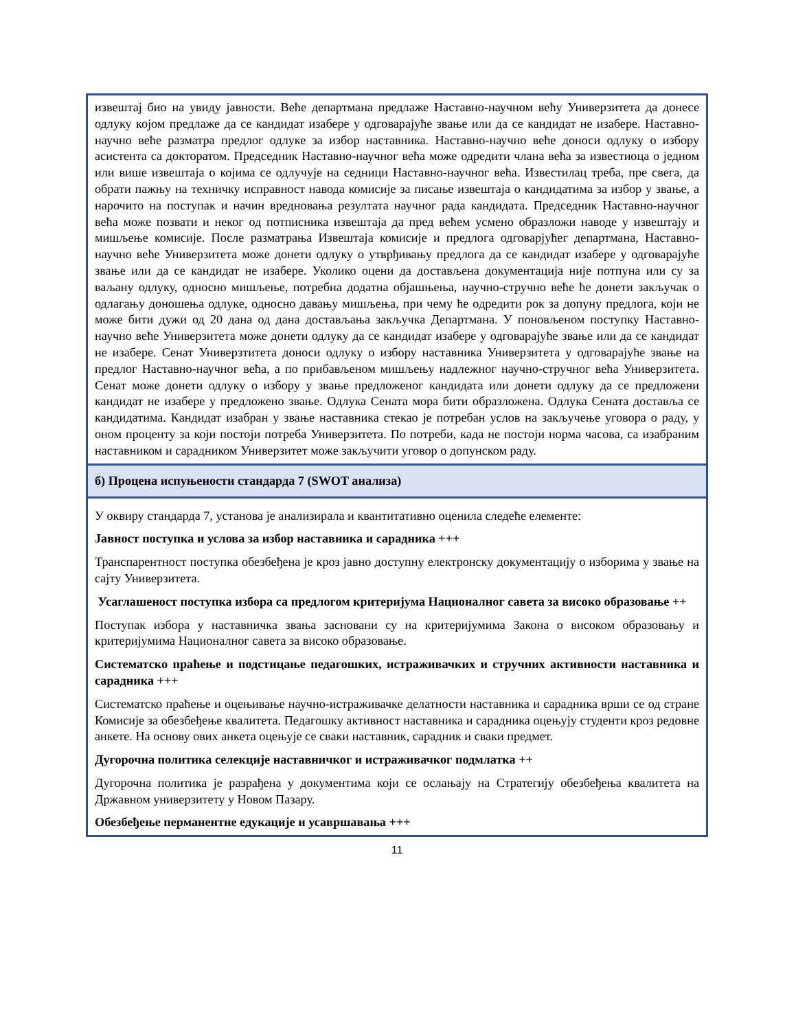извештај био на увиду јавности. Веће департмана предлаже Наставно-научном већу Универзитета да донесе одлуку којом предлаже да се кандидат изабере у одговарајуће звање или да се кандидат не изабере. Наставно-научно веће разматра предлог одлуке за избор наставника. Наставно-научно веће доноси одлуку о избору асистента са докторатом. Председник Наставно-научног већа може одредити члана већа за известиоца о једном или више извештаја о којима се одлучује на седници Наставно-научног већа. Известилац треба, пре свега, да обрати пажњу на техничку исправност навода комисије за писање извештаја о кандидатима за избор у звање, а нарочито на поступак и начин вредновања резултата научног рада кандидата. Председник Наставно-научног већа може позвати и неког од потписника извештаја да пред већем усмено образложи наводе у извештају и мишљење комисије. После разматрања Извештаја комисије и предлога одговарјућег департмана, Наставно-научно веће Универзитета може донети одлуку о утврђивању предлога да се кандидат изабере у одговарајуће звање или да се кандидат не изабере. Уколико оцени да достављена документација није потпуна или су за ваљану одлуку, односно мишљење, потребна додатна објашњења, научно-стручно веће ће донети закључак о одлагању доношења одлуке, односно давању мишљења, при чему ће одредити рок за допуну предлога, који не може бити дужи од 20 дана од дана достављања закључка Департмана. У поновљеном поступку Наставно-научно веће Универзитета може донети одлуку да се кандидат изабере у одговарајуће звање или да се кандидат не изабере. Сенат Универзтитета доноси одлуку о избору наставника Универзитета у одговарајуће звање на предлог Наставно-научног већа, а по прибављеном мишљењу надлежног научно-стручног већа Универзитета. Сенат може донети одлуку о избору у звање предложеног кандидата или донети одлуку да се предложени кандидат не изабере у предложено звање. Одлука Сената мора бити образложена. Одлука Сената доставља се кандидатима. Кандидат изабран у звање наставника стекао је потребан услов на закључење уговора о раду, у оном проценту за који постоји потреба Универзитета. По потреби, када не постоји норма часова, са изабраним наставником и сарадником Универзитет може закључити уговор о допунском раду.
б) Процена испуњености стандарда 7 (SWOT анализа)
У оквиру стандарда 7, установа је анализирала и квантитативно оценила следеће елементе:
Јавност поступка и услова за избор наставника и сарадника +++
Транспарентност поступка обезбеђена је кроз јавно доступну електронску документацију о изборима у звање на сајту Универзитета.
Усаглашеност поступка избора са предлогом критеријума Националног савета за високо образовање ++
Поступак избора у наставничка звања засновани су на критеријумима Закона о високом образовању и критеријумима Националног савета за високо образовање.
Систематско праћење и подстицање педагошких, истраживачких и стручних активности наставника и сарадника +++
Систематско праћење и оцењивање научно-истраживачке делатности наставника и сарадника врши се од стране Комисије за обезбеђење квалитета. Педагошку активност наставника и сарадника оцењују студенти кроз редовне анкете. На основу ових анкета оцењује се сваки наставник, сарадник и сваки предмет.
Дугорочна политика селекције наставничког и истраживачког подмлатка ++
Дугорочна политика је разрађена у документима који се ослањају на Стратегију обезбеђења квалитета на Државном универзитету у Новом Пазару.
Обезбеђење перманентне едукације и усавршавања +++
11